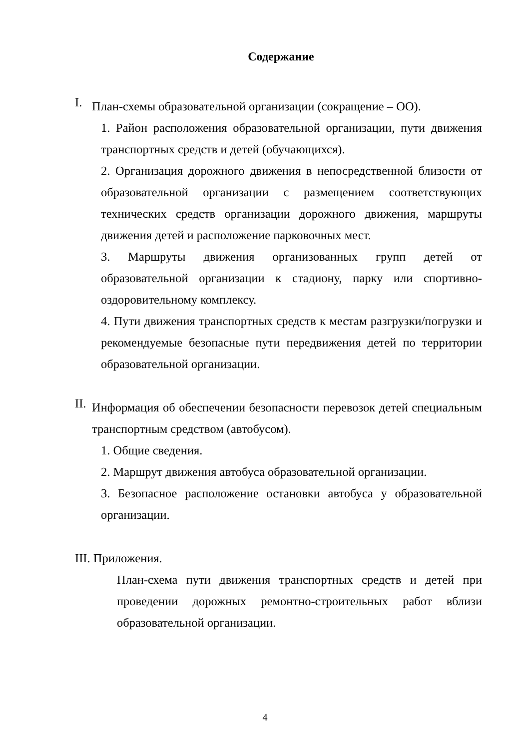Содержание
I.
План-схемы образовательной организации (сокращение – ОО).
1. Район расположения образовательной организации, пути движения транспортных средств и детей (обучающихся).
2. Организация дорожного движения в непосредственной близости от образовательной организации с размещением соответствующих технических средств организации дорожного движения, маршруты движения детей и расположение парковочных мест.
3. Маршруты движения организованных групп детей от образовательной организации к стадиону, парку или спортивно-оздоровительному комплексу.
4. Пути движения транспортных средств к местам разгрузки/погрузки и рекомендуемые безопасные пути передвижения детей по территории образовательной организации.
II.
Информация об обеспечении безопасности перевозок детей специальным транспортным средством (автобусом).
1. Общие сведения.
2. Маршрут движения автобуса образовательной организации.
3. Безопасное расположение остановки автобуса у образовательной организации.
III. Приложения.
План-схема пути движения транспортных средств и детей при проведении дорожных ремонтно-строительных работ вблизи образовательной организации.
4